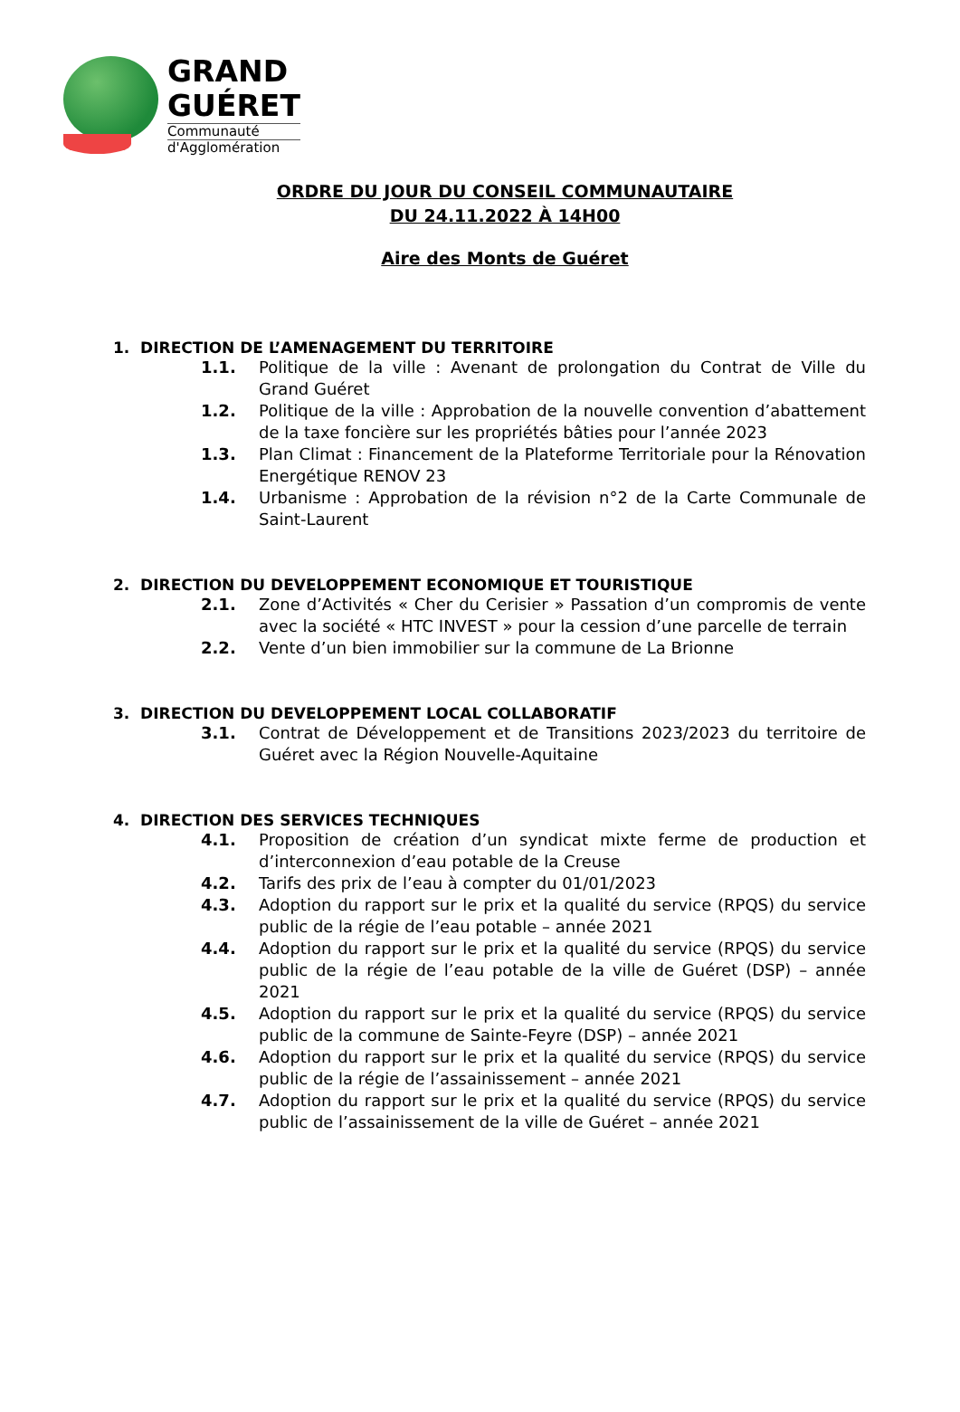GRAND
GUÉRET
Communauté
d'Agglomération
ORDRE DU JOUR DU CONSEIL COMMUNAUTAIRE
DU 24.11.2022 À 14H00
Aire des Monts de Guéret
1. DIRECTION DE L’AMENAGEMENT DU TERRITOIRE
1.1. Politique de la ville : Avenant de prolongation du Contrat de Ville du Grand Guéret
1.2. Politique de la ville : Approbation de la nouvelle convention d’abattement de la taxe foncière sur les propriétés bâties pour l’année 2023
1.3. Plan Climat : Financement de la Plateforme Territoriale pour la Rénovation Energétique RENOV 23
1.4. Urbanisme : Approbation de la révision n°2 de la Carte Communale de Saint-Laurent
2. DIRECTION DU DEVELOPPEMENT ECONOMIQUE ET TOURISTIQUE
2.1. Zone d’Activités « Cher du Cerisier » Passation d’un compromis de vente avec la société « HTC INVEST » pour la cession d’une parcelle de terrain
2.2. Vente d’un bien immobilier sur la commune de La Brionne
3. DIRECTION DU DEVELOPPEMENT LOCAL COLLABORATIF
3.1. Contrat de Développement et de Transitions 2023/2023 du territoire de Guéret avec la Région Nouvelle-Aquitaine
4. DIRECTION DES SERVICES TECHNIQUES
4.1. Proposition de création d’un syndicat mixte ferme de production et d’interconnexion d’eau potable de la Creuse
4.2. Tarifs des prix de l’eau à compter du 01/01/2023
4.3. Adoption du rapport sur le prix et la qualité du service (RPQS) du service public de la régie de l’eau potable – année 2021
4.4. Adoption du rapport sur le prix et la qualité du service (RPQS) du service public de la régie de l’eau potable de la ville de Guéret (DSP) – année 2021
4.5. Adoption du rapport sur le prix et la qualité du service (RPQS) du service public de la commune de Sainte-Feyre (DSP) – année 2021
4.6. Adoption du rapport sur le prix et la qualité du service (RPQS) du service public de la régie de l’assainissement – année 2021
4.7. Adoption du rapport sur le prix et la qualité du service (RPQS) du service public de l’assainissement de la ville de Guéret – année 2021